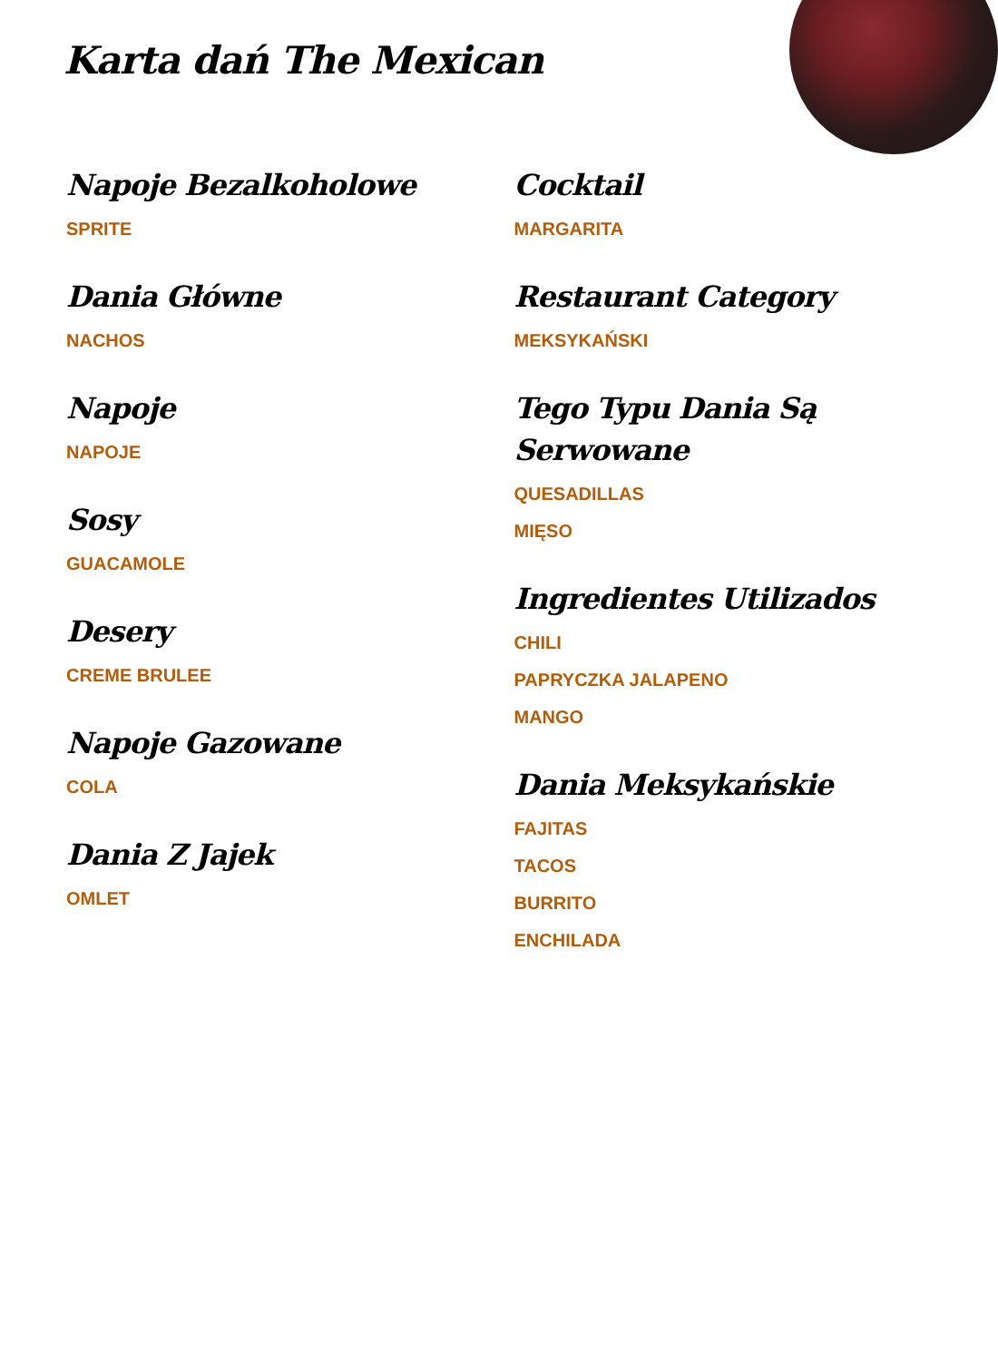Karta dań The Mexican
Napoje Bezalkoholowe
SPRITE
Dania Główne
NACHOS
Napoje
NAPOJE
Sosy
GUACAMOLE
Desery
CREME BRULEE
Napoje Gazowane
COLA
Dania Z Jajek
OMLET
Cocktail
MARGARITA
Restaurant Category
MEKSYKAŃSKI
Tego Typu Dania Są Serwowane
QUESADILLAS
MIĘSO
Ingredientes Utilizados
CHILI
PAPRYCZKA JALAPENO
MANGO
Dania Meksykańskie
FAJITAS
TACOS
BURRITO
ENCHILADA